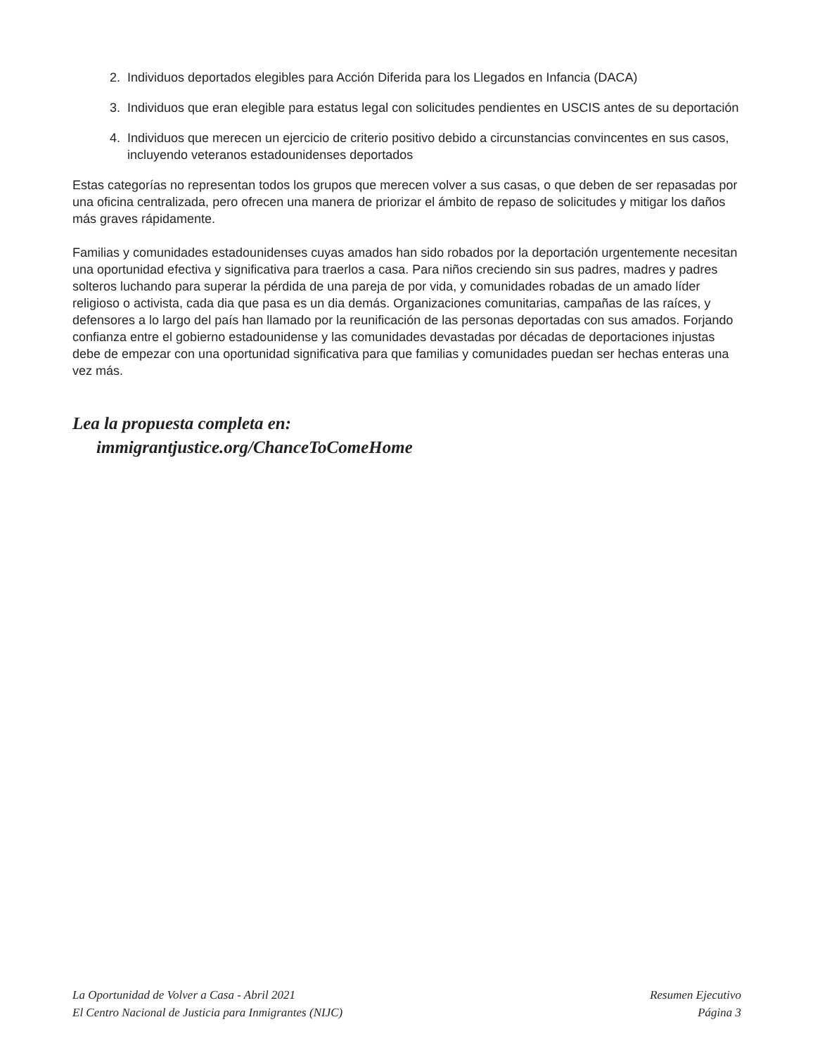2. Individuos deportados elegibles para Acción Diferida para los Llegados en Infancia (DACA)
3. Individuos que eran elegible para estatus legal con solicitudes pendientes en USCIS antes de su deportación
4. Individuos que merecen un ejercicio de criterio positivo debido a circunstancias convincentes en sus casos, incluyendo veteranos estadounidenses deportados
Estas categorías no representan todos los grupos que merecen volver a sus casas, o que deben de ser repasadas por una oficina centralizada, pero ofrecen una manera de priorizar el ámbito de repaso de solicitudes y mitigar los daños más graves rápidamente.
Familias y comunidades estadounidenses cuyas amados han sido robados por la deportación urgentemente necesitan una oportunidad efectiva y significativa para traerlos a casa. Para niños creciendo sin sus padres, madres y padres solteros luchando para superar la pérdida de una pareja de por vida, y comunidades robadas de un amado líder religioso o activista, cada dia que pasa es un dia demás. Organizaciones comunitarias, campañas de las raíces, y defensores a lo largo del país han llamado por la reunificación de las personas deportadas con sus amados. Forjando confianza entre el gobierno estadounidense y las comunidades devastadas por décadas de deportaciones injustas debe de empezar con una oportunidad significativa para que familias y comunidades puedan ser hechas enteras una vez más.
Lea la propuesta completa en:
immigrantjustice.org/ChanceToComeHome
La Oportunidad de Volver a Casa - Abril 2021
El Centro Nacional de Justicia para Inmigrantes (NIJC)
Resumen Ejecutivo
Página 3